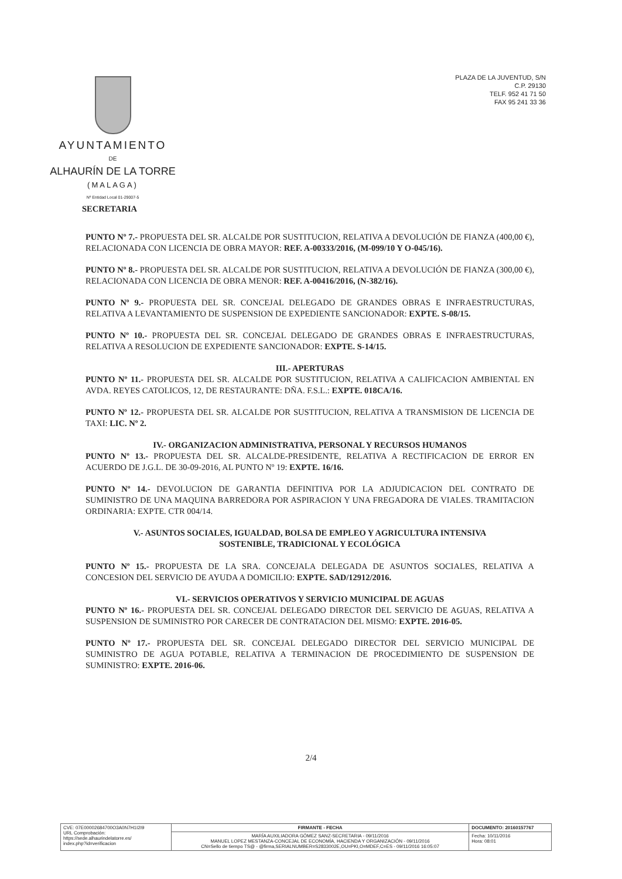AYUNTAMIENTO
DE
ALHAURÍN DE LA TORRE
(MALAGA)
Nº Entidad Local 01-29007-5
PLAZA DE LA JUVENTUD, S/N
C.P. 29130
TELF. 952 41 71 50
FAX 95 241 33 36
SECRETARIA
PUNTO Nº 7.- PROPUESTA DEL SR. ALCALDE POR SUSTITUCION, RELATIVA A DEVOLUCIÓN DE FIANZA (400,00 €), RELACIONADA CON LICENCIA DE OBRA MAYOR: REF. A-00333/2016, (M-099/10 Y O-045/16).
PUNTO Nº 8.- PROPUESTA DEL SR. ALCALDE POR SUSTITUCION, RELATIVA A DEVOLUCIÓN DE FIANZA (300,00 €), RELACIONADA CON LICENCIA DE OBRA MENOR: REF. A-00416/2016, (N-382/16).
PUNTO Nº 9.- PROPUESTA DEL SR. CONCEJAL DELEGADO DE GRANDES OBRAS E INFRAESTRUCTURAS, RELATIVA A LEVANTAMIENTO DE SUSPENSION DE EXPEDIENTE SANCIONADOR: EXPTE. S-08/15.
PUNTO Nº 10.- PROPUESTA DEL SR. CONCEJAL DELEGADO DE GRANDES OBRAS E INFRAESTRUCTURAS, RELATIVA A RESOLUCION DE EXPEDIENTE SANCIONADOR: EXPTE. S-14/15.
III.- APERTURAS
PUNTO Nº 11.- PROPUESTA DEL SR. ALCALDE POR SUSTITUCION, RELATIVA A CALIFICACION AMBIENTAL EN AVDA. REYES CATOLICOS, 12, DE RESTAURANTE: DÑA. F.S.L.: EXPTE. 018CA/16.
PUNTO Nº 12.- PROPUESTA DEL SR. ALCALDE POR SUSTITUCION, RELATIVA A TRANSMISION DE LICENCIA DE TAXI: LIC. Nº 2.
IV.- ORGANIZACION ADMINISTRATIVA, PERSONAL Y RECURSOS HUMANOS
PUNTO Nº 13.- PROPUESTA DEL SR. ALCALDE-PRESIDENTE, RELATIVA A RECTIFICACION DE ERROR EN ACUERDO DE J.G.L. DE 30-09-2016, AL PUNTO Nº 19: EXPTE. 16/16.
PUNTO Nº 14.- DEVOLUCION DE GARANTIA DEFINITIVA POR LA ADJUDICACION DEL CONTRATO DE SUMINISTRO DE UNA MAQUINA BARREDORA POR ASPIRACION Y UNA FREGADORA DE VIALES. TRAMITACION ORDINARIA: EXPTE. CTR 004/14.
V.- ASUNTOS SOCIALES, IGUALDAD, BOLSA DE EMPLEO Y AGRICULTURA INTENSIVA
SOSTENIBLE, TRADICIONAL Y ECOLÓGICA
PUNTO Nº 15.- PROPUESTA DE LA SRA. CONCEJALA DELEGADA DE ASUNTOS SOCIALES, RELATIVA A CONCESION DEL SERVICIO DE AYUDA A DOMICILIO: EXPTE. SAD/12912/2016.
VI.- SERVICIOS OPERATIVOS Y SERVICIO MUNICIPAL DE AGUAS
PUNTO Nº 16.- PROPUESTA DEL SR. CONCEJAL DELEGADO DIRECTOR DEL SERVICIO DE AGUAS, RELATIVA A SUSPENSION DE SUMINISTRO POR CARECER DE CONTRATACION DEL MISMO: EXPTE. 2016-05.
PUNTO Nº 17.- PROPUESTA DEL SR. CONCEJAL DELEGADO DIRECTOR DEL SERVICIO MUNICIPAL DE SUMINISTRO DE AGUA POTABLE, RELATIVA A TERMINACION DE PROCEDIMIENTO DE SUSPENSION DE SUMINISTRO: EXPTE. 2016-06.
2/4
| | CVE: 07E00002684700O3A0N7H1I2I9 URL Comprobación: https://sede.alhaurindelatorre.es/ index.php?id=verificacion | FIRMANTE - FECHA | DOCUMENTO: 20160157767 | |
| | | MARÍA AUXILIADORA GÓMEZ SANZ-SECRETARIA - 09/11/2016 MANUEL LOPEZ MESTANZA-CONCEJAL DE ECONOMÍA, HACIENDA Y ORGANIZACIÓN - 09/11/2016 CN=Sello de tiempo TS@ - @firma,SERIALNUMBER=S2833002E,OU=PKI,O=MDEF,C=ES - 09/11/2016 16:05:07 | Fecha: 10/11/2016 Hora: 08:01 | |